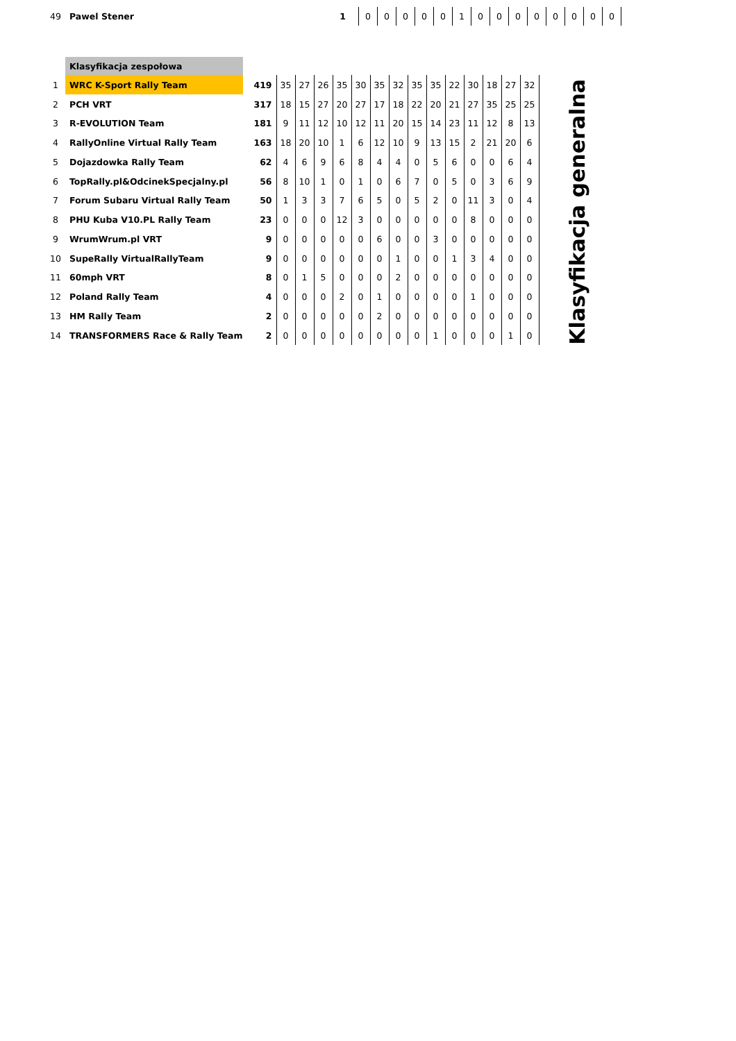| 49 | Pawel Stener | 1 | 0 | 0 | 0 | 0 | 0 | 1 | 0 | 0 | 0 | 0 | 0 | 0 | 0 | 0 |
| | Klasyfikacja zespołowa | | | | | | | | | | | | | | | | |
| 1 | WRC K-Sport Rally Team | 419 | 35 | 27 | 26 | 35 | 30 | 35 | 32 | 35 | 35 | 22 | 30 | 18 | 27 | 32 | Klasyfikacja generalna |
| 2 | PCH VRT | 317 | 18 | 15 | 27 | 20 | 27 | 17 | 18 | 22 | 20 | 21 | 27 | 35 | 25 | 25 | |
| 3 | R-EVOLUTION Team | 181 | 9 | 11 | 12 | 10 | 12 | 11 | 20 | 15 | 14 | 23 | 11 | 12 | 8 | 13 | |
| 4 | RallyOnline Virtual Rally Team | 163 | 18 | 20 | 10 | 1 | 6 | 12 | 10 | 9 | 13 | 15 | 2 | 21 | 20 | 6 | |
| 5 | Dojazdowka Rally Team | 62 | 4 | 6 | 9 | 6 | 8 | 4 | 4 | 0 | 5 | 6 | 0 | 0 | 6 | 4 | |
| 6 | TopRally.pl&OdcinekSpecjalny.pl | 56 | 8 | 10 | 1 | 0 | 1 | 0 | 6 | 7 | 0 | 5 | 0 | 3 | 6 | 9 | |
| 7 | Forum Subaru Virtual Rally Team | 50 | 1 | 3 | 3 | 7 | 6 | 5 | 0 | 5 | 2 | 0 | 11 | 3 | 0 | 4 | |
| 8 | PHU Kuba V10.PL Rally Team | 23 | 0 | 0 | 0 | 12 | 3 | 0 | 0 | 0 | 0 | 0 | 8 | 0 | 0 | 0 | |
| 9 | WrumWrum.pl VRT | 9 | 0 | 0 | 0 | 0 | 0 | 6 | 0 | 0 | 3 | 0 | 0 | 0 | 0 | 0 | |
| 10 | SupeRally VirtualRallyTeam | 9 | 0 | 0 | 0 | 0 | 0 | 0 | 1 | 0 | 0 | 1 | 3 | 4 | 0 | 0 | |
| 11 | 60mph VRT | 8 | 0 | 1 | 5 | 0 | 0 | 0 | 2 | 0 | 0 | 0 | 0 | 0 | 0 | 0 | |
| 12 | Poland Rally Team | 4 | 0 | 0 | 0 | 2 | 0 | 1 | 0 | 0 | 0 | 0 | 1 | 0 | 0 | 0 | |
| 13 | HM Rally Team | 2 | 0 | 0 | 0 | 0 | 0 | 2 | 0 | 0 | 0 | 0 | 0 | 0 | 0 | 0 | |
| 14 | TRANSFORMERS Race & Rally Team | 2 | 0 | 0 | 0 | 0 | 0 | 0 | 0 | 0 | 1 | 0 | 0 | 0 | 1 | 0 | |